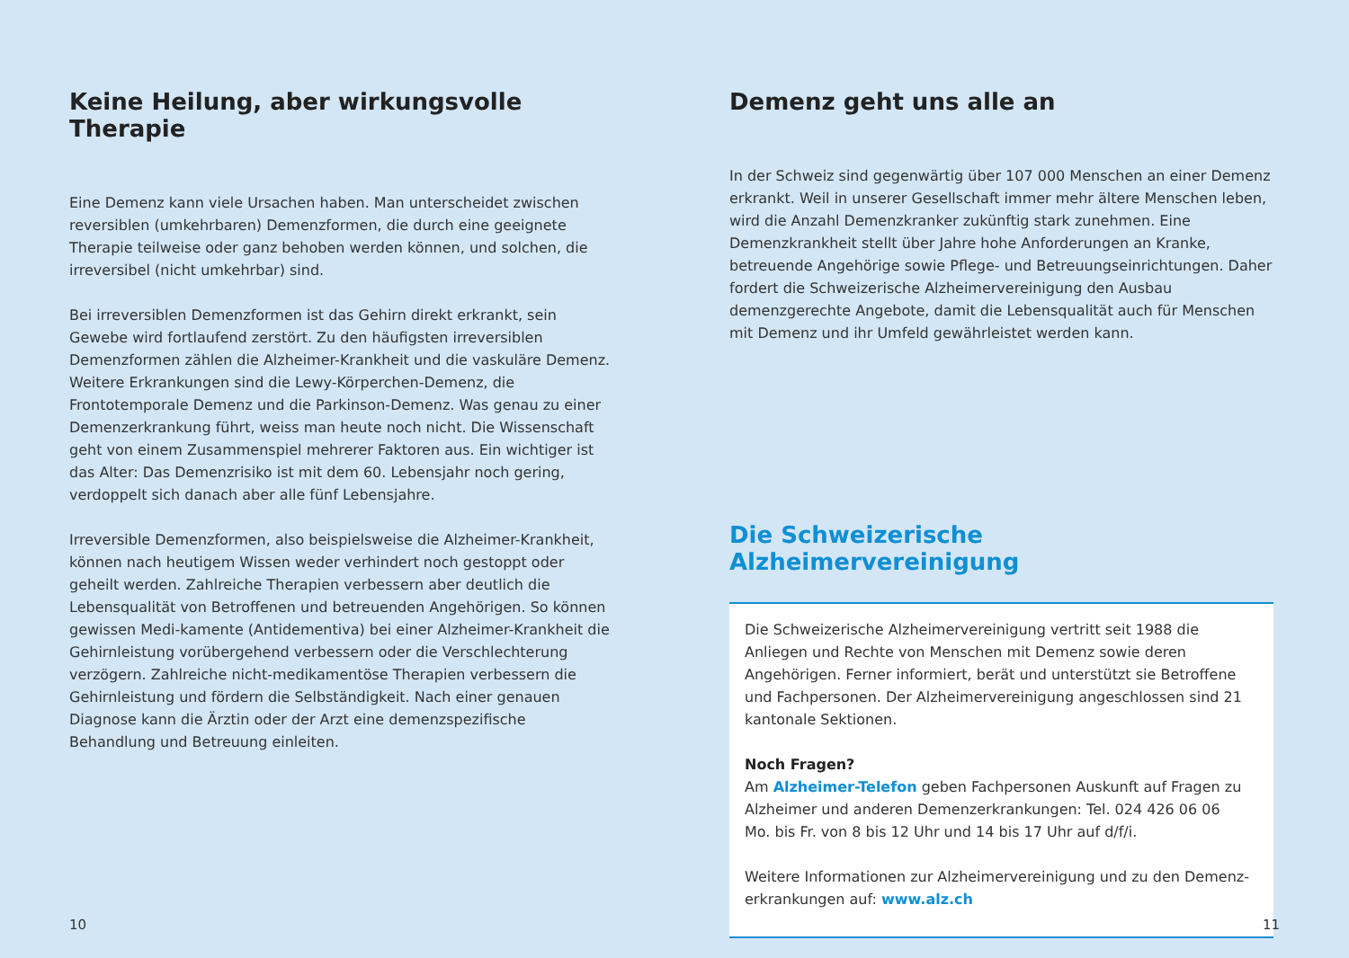Keine Heilung, aber wirkungsvolle Therapie
Eine Demenz kann viele Ursachen haben. Man unterscheidet zwischen reversiblen (umkehrbaren) Demenzformen, die durch eine geeignete Therapie teilweise oder ganz behoben werden können, und solchen, die irreversibel (nicht umkehrbar) sind.
Bei irreversiblen Demenzformen ist das Gehirn direkt erkrankt, sein Gewebe wird fortlaufend zerstört. Zu den häufigsten irreversiblen Demenzformen zählen die Alzheimer-Krankheit und die vaskuläre Demenz. Weitere Erkrankungen sind die Lewy-Körperchen-Demenz, die Frontotemporale Demenz und die Parkinson-Demenz. Was genau zu einer Demenzerkrankung führt, weiss man heute noch nicht. Die Wissenschaft geht von einem Zusammenspiel mehrerer Faktoren aus. Ein wichtiger ist das Alter: Das Demenzrisiko ist mit dem 60. Lebensjahr noch gering, verdoppelt sich danach aber alle fünf Lebensjahre.
Irreversible Demenzformen, also beispielsweise die Alzheimer-Krankheit, können nach heutigem Wissen weder verhindert noch gestoppt oder geheilt werden. Zahlreiche Therapien verbessern aber deutlich die Lebensqualität von Betroffenen und betreuenden Angehörigen. So können gewissen Medi-kamente (Antidementiva) bei einer Alzheimer-Krankheit die Gehirnleistung vorübergehend verbessern oder die Verschlechterung verzögern. Zahlreiche nicht-medikamentöse Therapien verbessern die Gehirnleistung und fördern die Selbständigkeit. Nach einer genauen Diagnose kann die Ärztin oder der Arzt eine demenzspezifische Behandlung und Betreuung einleiten.
Demenz geht uns alle an
In der Schweiz sind gegenwärtig über 107 000 Menschen an einer Demenz erkrankt. Weil in unserer Gesellschaft immer mehr ältere Menschen leben, wird die Anzahl Demenzkranker zukünftig stark zunehmen. Eine Demenzkrankheit stellt über Jahre hohe Anforderungen an Kranke, betreuende Angehörige sowie Pflege- und Betreuungseinrichtungen. Daher fordert die Schweizerische Alzheimervereinigung den Ausbau demenzgerechte Angebote, damit die Lebensqualität auch für Menschen mit Demenz und ihr Umfeld gewährleistet werden kann.
Die Schweizerische Alzheimervereinigung
Die Schweizerische Alzheimervereinigung vertritt seit 1988 die Anliegen und Rechte von Menschen mit Demenz sowie deren Angehörigen. Ferner informiert, berät und unterstützt sie Betroffene und Fachpersonen. Der Alzheimervereinigung angeschlossen sind 21 kantonale Sektionen.
Noch Fragen?
Am Alzheimer-Telefon geben Fachpersonen Auskunft auf Fragen zu Alzheimer und anderen Demenzerkrankungen: Tel. 024 426 06 06
Mo. bis Fr. von 8 bis 12 Uhr und 14 bis 17 Uhr auf d/f/i.
Weitere Informationen zur Alzheimervereinigung und zu den Demenz-erkrankungen auf: www.alz.ch
10 11